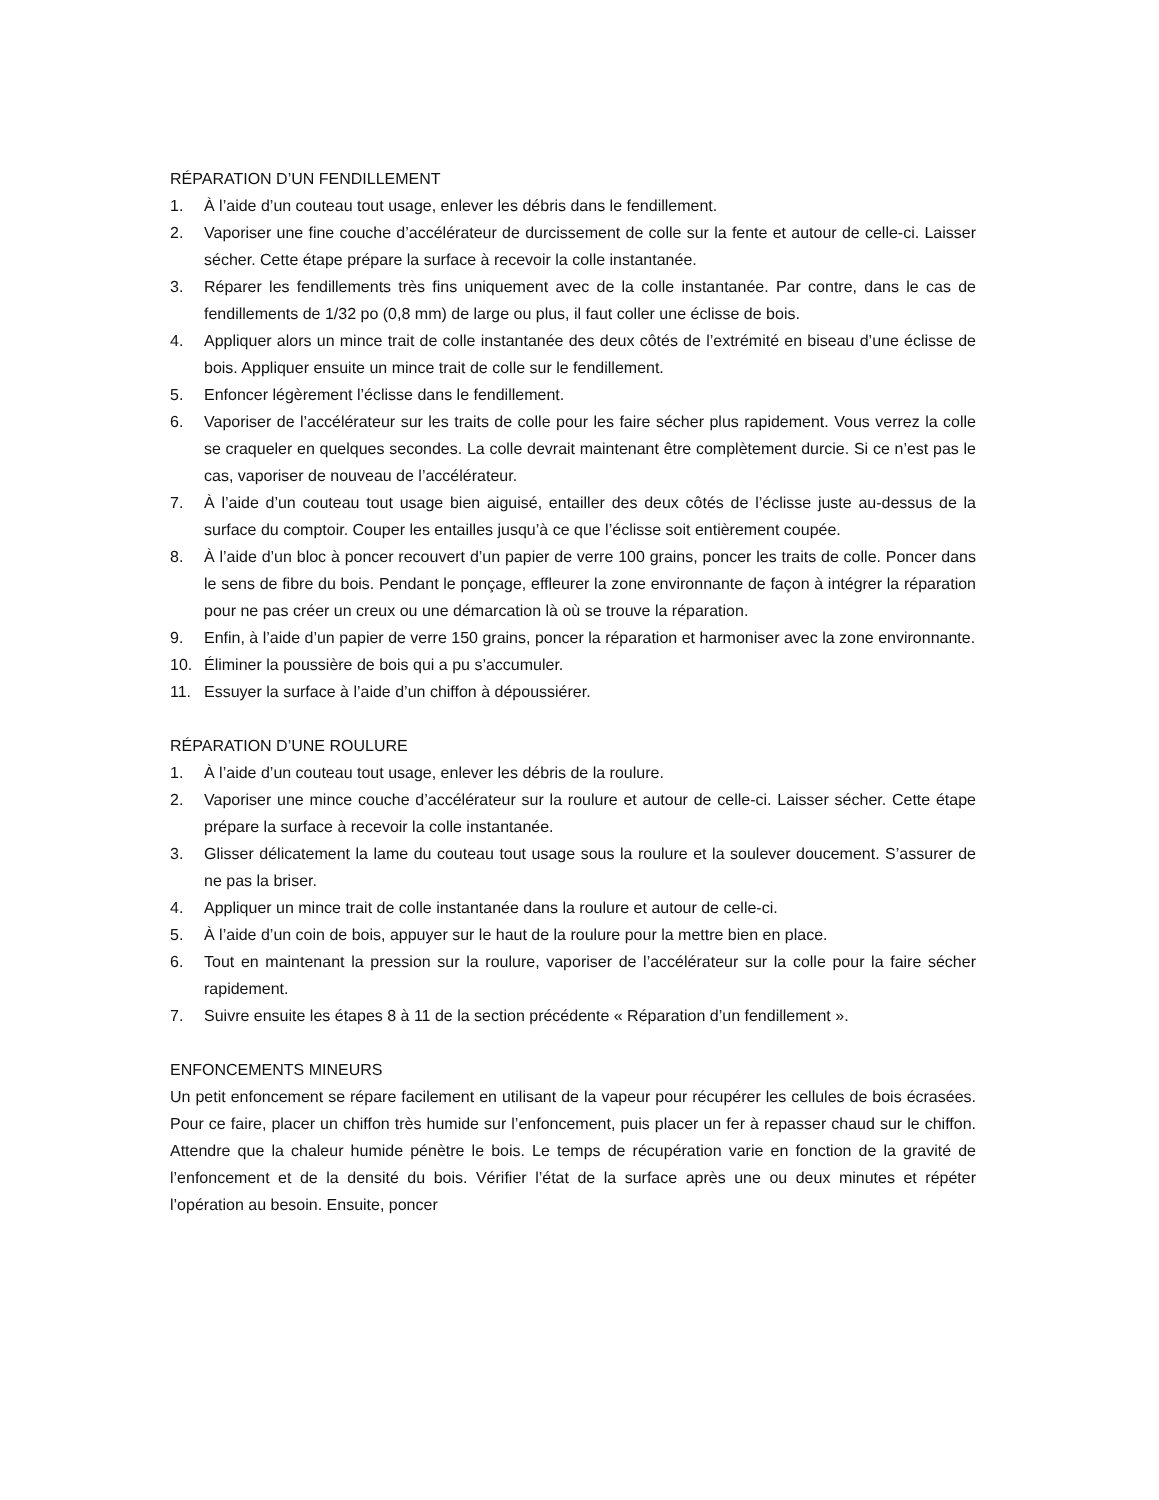RÉPARATION D’UN FENDILLEMENT
1. À l’aide d’un couteau tout usage, enlever les débris dans le fendillement.
2. Vaporiser une fine couche d’accélérateur de durcissement de colle sur la fente et autour de celle-ci. Laisser sécher. Cette étape prépare la surface à recevoir la colle instantanée.
3. Réparer les fendillements très fins uniquement avec de la colle instantanée. Par contre, dans le cas de fendillements de 1/32 po (0,8 mm) de large ou plus, il faut coller une éclisse de bois.
4. Appliquer alors un mince trait de colle instantanée des deux côtés de l’extrémité en biseau d’une éclisse de bois. Appliquer ensuite un mince trait de colle sur le fendillement.
5. Enfoncer légèrement l’éclisse dans le fendillement.
6. Vaporiser de l’accélérateur sur les traits de colle pour les faire sécher plus rapidement. Vous verrez la colle se craqueler en quelques secondes. La colle devrait maintenant être complètement durcie. Si ce n’est pas le cas, vaporiser de nouveau de l’accélérateur.
7. À l’aide d’un couteau tout usage bien aiguisé, entailler des deux côtés de l’éclisse juste au-dessus de la surface du comptoir. Couper les entailles jusqu’à ce que l’éclisse soit entièrement coupée.
8. À l’aide d’un bloc à poncer recouvert d’un papier de verre 100 grains, poncer les traits de colle. Poncer dans le sens de fibre du bois. Pendant le ponçage, effleurer la zone environnante de façon à intégrer la réparation pour ne pas créer un creux ou une démarcation là où se trouve la réparation.
9. Enfin, à l’aide d’un papier de verre 150 grains, poncer la réparation et harmoniser avec la zone environnante.
10. Éliminer la poussière de bois qui a pu s’accumuler.
11. Essuyer la surface à l’aide d’un chiffon à dépoussiérer.
RÉPARATION D’UNE ROULURE
1. À l’aide d’un couteau tout usage, enlever les débris de la roulure.
2. Vaporiser une mince couche d’accélérateur sur la roulure et autour de celle-ci. Laisser sécher. Cette étape prépare la surface à recevoir la colle instantanée.
3. Glisser délicatement la lame du couteau tout usage sous la roulure et la soulever doucement. S’assurer de ne pas la briser.
4. Appliquer un mince trait de colle instantanée dans la roulure et autour de celle-ci.
5. À l’aide d’un coin de bois, appuyer sur le haut de la roulure pour la mettre bien en place.
6. Tout en maintenant la pression sur la roulure, vaporiser de l’accélérateur sur la colle pour la faire sécher rapidement.
7. Suivre ensuite les étapes 8 à 11 de la section précédente « Réparation d’un fendillement ».
ENFONCEMENTS MINEURS
Un petit enfoncement se répare facilement en utilisant de la vapeur pour récupérer les cellules de bois écrasées. Pour ce faire, placer un chiffon très humide sur l’enfoncement, puis placer un fer à repasser chaud sur le chiffon. Attendre que la chaleur humide pénètre le bois. Le temps de récupération varie en fonction de la gravité de l’enfoncement et de la densité du bois. Vérifier l’état de la surface après une ou deux minutes et répéter l’opération au besoin. Ensuite, poncer